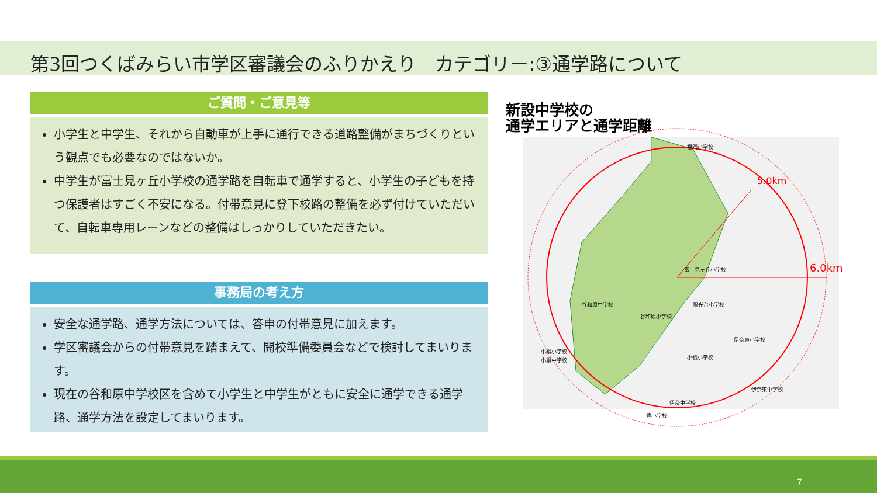第3回つくばみらい市学区審議会のふりかえり　カテゴリー:③通学路について
ご質問・ご意見等
小学生と中学生、それから自動車が上手に通行できる道路整備がまちづくりという観点でも必要なのではないか。
中学生が富士見ヶ丘小学校の通学路を自転車で通学すると、小学生の子どもを持つ保護者はすごく不安になる。付帯意見に登下校路の整備を必ず付けていただいて、自転車専用レーンなどの整備はしっかりしていただきたい。
事務局の考え方
安全な通学路、通学方法については、答申の付帯意見に加えます。
学区審議会からの付帯意見を踏まえて、開校準備委員会などで検討してまいります。
現在の谷和原中学校区を含めて小学生と中学生がともに安全に通学できる通学路、通学方法を設定してまいります。
新設中学校の
通学エリアと通学距離
5.0km
6.0km
福岡小学校
富士見ヶ丘小学校
陽光台小学校
谷和原中学校
谷和原小学校
小絹小学校
小絹中学校
小張小学校
伊奈東小学校
伊奈東中学校
伊奈中学校
豊小学校
7